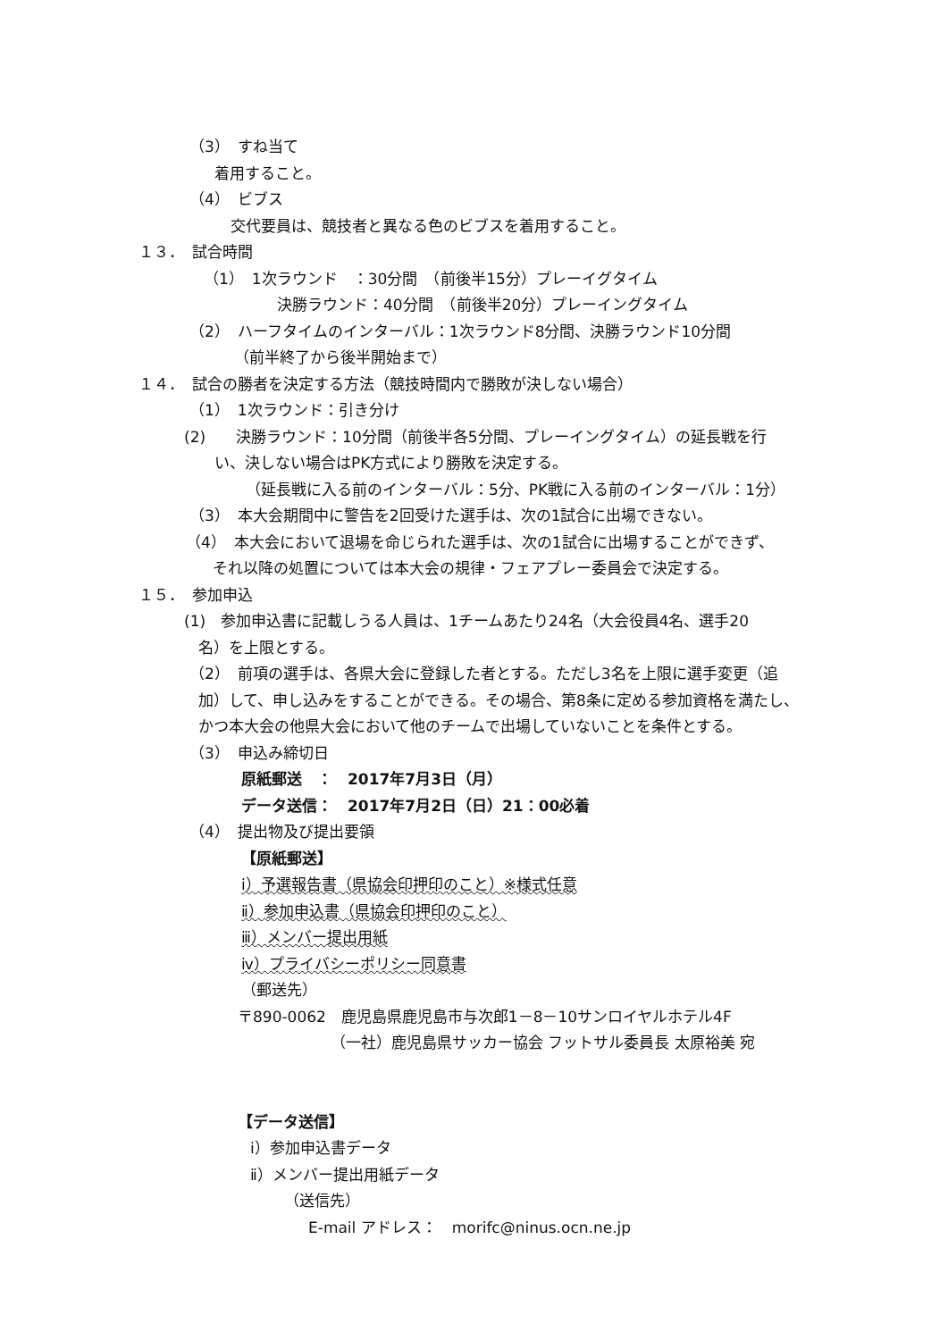（3）　すね当て
着用すること。
（4）　ビブス
交代要員は、競技者と異なる色のビブスを着用すること。
１３．　試合時間
（1）　1次ラウンド　：30分間　（前後半15分）プレーイグタイム
決勝ラウンド：40分間　（前後半20分）プレーイングタイム
（2）　ハーフタイムのインターバル：1次ラウンド8分間、決勝ラウンド10分間
（前半終了から後半開始まで）
１４．　試合の勝者を決定する方法（競技時間内で勝敗が決しない場合）
（1）　1次ラウンド：引き分け
(2)　　決勝ラウンド：10分間（前後半各5分間、プレーイングタイム）の延長戦を行
い、決しない場合はPK方式により勝敗を決定する。
（延長戦に入る前のインターバル：5分、PK戦に入る前のインターバル：1分）
（3）　本大会期間中に警告を2回受けた選手は、次の1試合に出場できない。
（4）　本大会において退場を命じられた選手は、次の1試合に出場することができず、
それ以降の処置については本大会の規律・フェアプレー委員会で決定する。
１５．　参加申込
(1)　参加申込書に記載しうる人員は、1チームあたり24名（大会役員4名、選手20
名）を上限とする。
（2）　前項の選手は、各県大会に登録した者とする。ただし3名を上限に選手変更（追
加）して、申し込みをすることができる。その場合、第8条に定める参加資格を満たし、
かつ本大会の他県大会において他のチームで出場していないことを条件とする。
（3）　申込み締切日
原紙郵送　：　2017年7月3日（月）
データ送信：　2017年7月2日（日）21：00必着
（4）　提出物及び提出要領
【原紙郵送】
ⅰ）予選報告書（県協会印押印のこと）※様式任意
ⅱ）参加申込書（県協会印押印のこと）
ⅲ）メンバー提出用紙
ⅳ）プライバシーポリシー同意書
（郵送先）
〒890-0062　鹿児島県鹿児島市与次郎1－8－10サンロイヤルホテル4F
（一社）鹿児島県サッカー協会 フットサル委員長 太原裕美 宛
【データ送信】
ⅰ）参加申込書データ
ⅱ）メンバー提出用紙データ
（送信先）
E-mail アドレス：　morifc@ninus.ocn.ne.jp